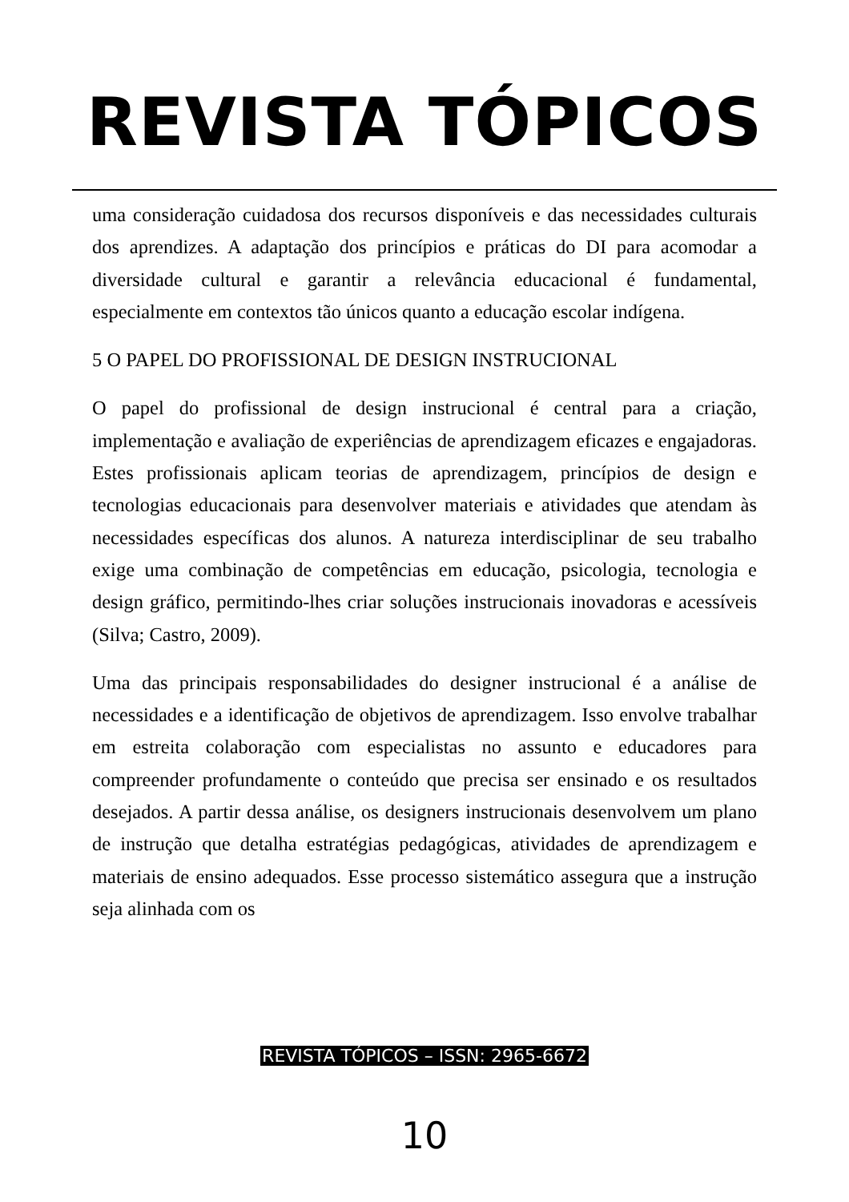REVISTA TÓPICOS
uma consideração cuidadosa dos recursos disponíveis e das necessidades culturais dos aprendizes. A adaptação dos princípios e práticas do DI para acomodar a diversidade cultural e garantir a relevância educacional é fundamental, especialmente em contextos tão únicos quanto a educação escolar indígena.
5 O PAPEL DO PROFISSIONAL DE DESIGN INSTRUCIONAL
O papel do profissional de design instrucional é central para a criação, implementação e avaliação de experiências de aprendizagem eficazes e engajadoras. Estes profissionais aplicam teorias de aprendizagem, princípios de design e tecnologias educacionais para desenvolver materiais e atividades que atendam às necessidades específicas dos alunos. A natureza interdisciplinar de seu trabalho exige uma combinação de competências em educação, psicologia, tecnologia e design gráfico, permitindo-lhes criar soluções instrucionais inovadoras e acessíveis (Silva; Castro, 2009).
Uma das principais responsabilidades do designer instrucional é a análise de necessidades e a identificação de objetivos de aprendizagem. Isso envolve trabalhar em estreita colaboração com especialistas no assunto e educadores para compreender profundamente o conteúdo que precisa ser ensinado e os resultados desejados. A partir dessa análise, os designers instrucionais desenvolvem um plano de instrução que detalha estratégias pedagógicas, atividades de aprendizagem e materiais de ensino adequados. Esse processo sistemático assegura que a instrução seja alinhada com os
REVISTA TÓPICOS – ISSN: 2965-6672
10